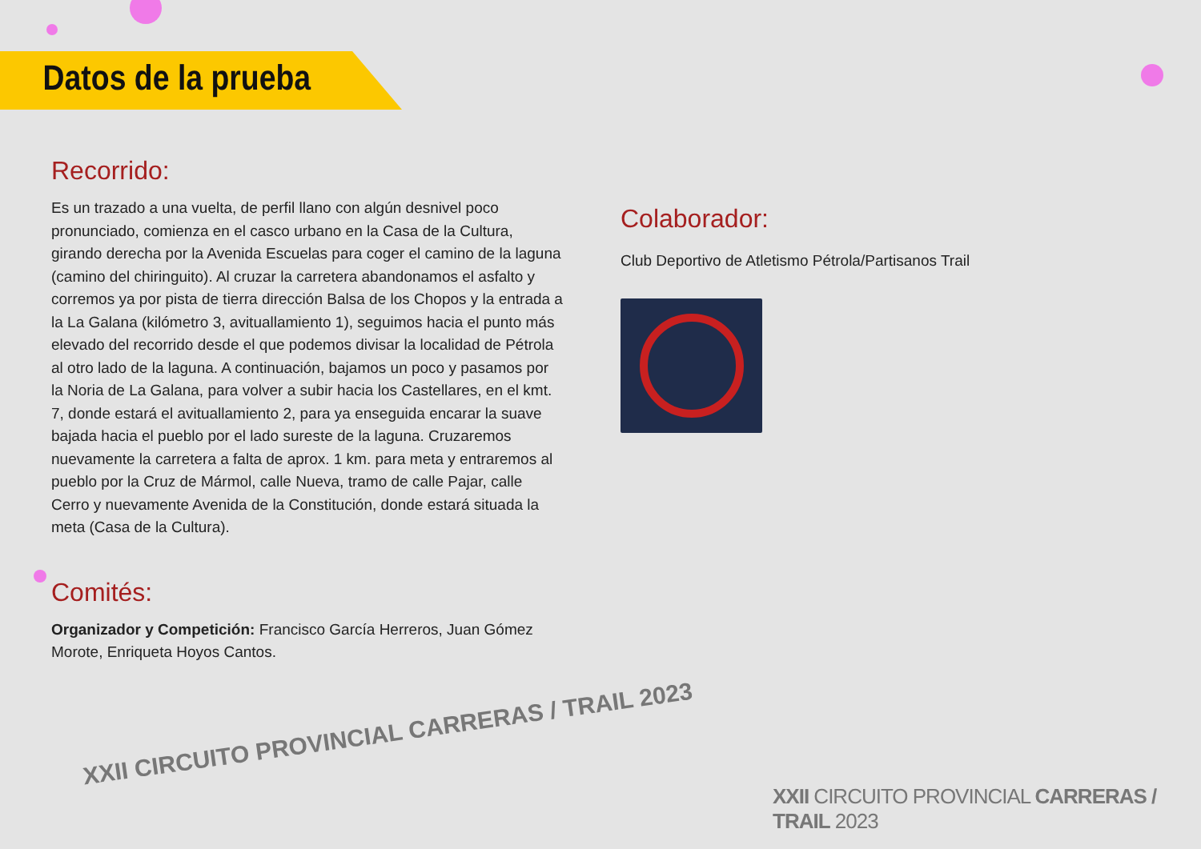Datos de la prueba
Recorrido:
Es un trazado a una vuelta, de perfil llano con algún desnivel poco pronunciado, comienza en el casco urbano en la Casa de la Cultura, girando derecha por la Avenida Escuelas para coger el camino de la laguna (camino del chiringuito). Al cruzar la carretera abandonamos el asfalto y corremos ya por pista de tierra dirección Balsa de los Chopos y la entrada a la La Galana (kilómetro 3, avituallamiento 1), seguimos hacia el punto más elevado del recorrido desde el que podemos divisar la localidad de Pétrola al otro lado de la laguna. A continuación, bajamos un poco y pasamos por la Noria de La Galana, para volver a subir hacia los Castellares, en el kmt. 7, donde estará el avituallamiento 2, para ya enseguida encarar la suave bajada hacia el pueblo por el lado sureste de la laguna. Cruzaremos nuevamente la carretera a falta de aprox. 1 km. para meta y entraremos al pueblo por la Cruz de Mármol, calle Nueva, tramo de calle Pajar, calle Cerro y nuevamente Avenida de la Constitución, donde estará situada la meta (Casa de la Cultura).
Comités:
Organizador y Competición: Francisco García Herreros, Juan Gómez Morote, Enriqueta Hoyos Cantos.
Colaborador:
Club Deportivo de Atletismo Pétrola/Partisanos Trail
XXII CIRCUITO PROVINCIAL CARRERAS / TRAIL 2023
XXII CIRCUITO PROVINCIAL CARRERAS / TRAIL 2023